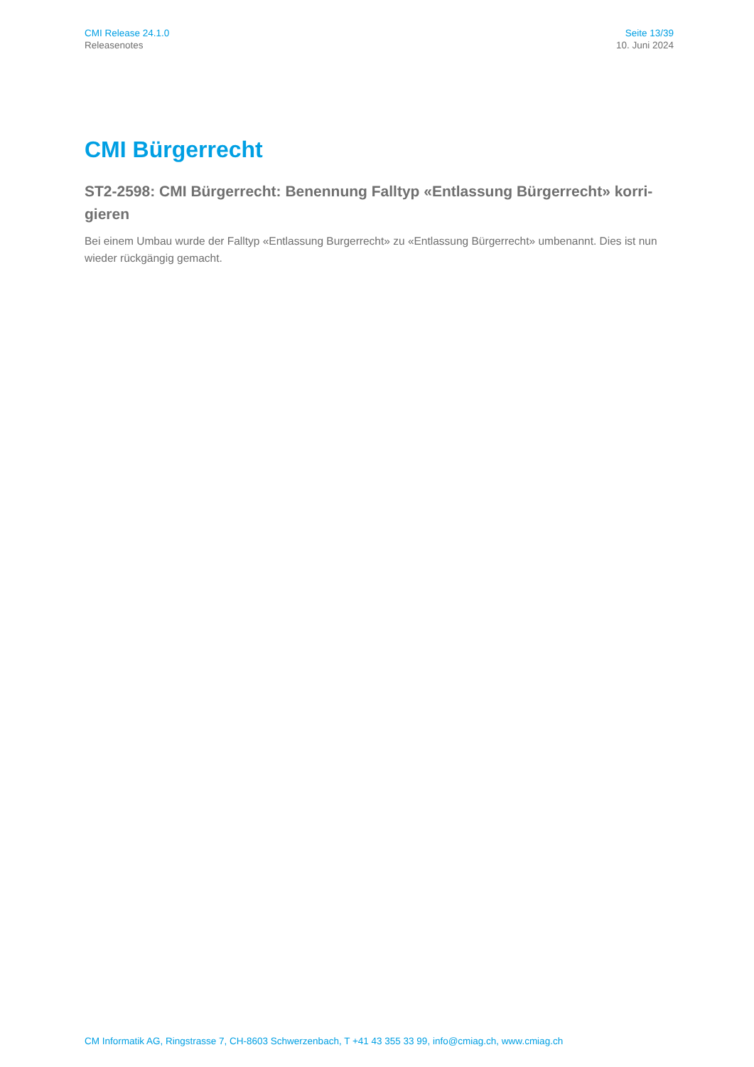CMI Release 24.1.0
Releasenotes
Seite 13/39
10. Juni 2024
CMI Bürgerrecht
ST2-2598: CMI Bürgerrecht: Benennung Falltyp «Entlassung Bürgerrecht» korri-gieren
Bei einem Umbau wurde der Falltyp «Entlassung Burgerrecht» zu «Entlassung Bürgerrecht» umbenannt. Dies ist nun wieder rückgängig gemacht.
CM Informatik AG, Ringstrasse 7, CH-8603 Schwerzenbach, T +41 43 355 33 99, info@cmiag.ch, www.cmiag.ch